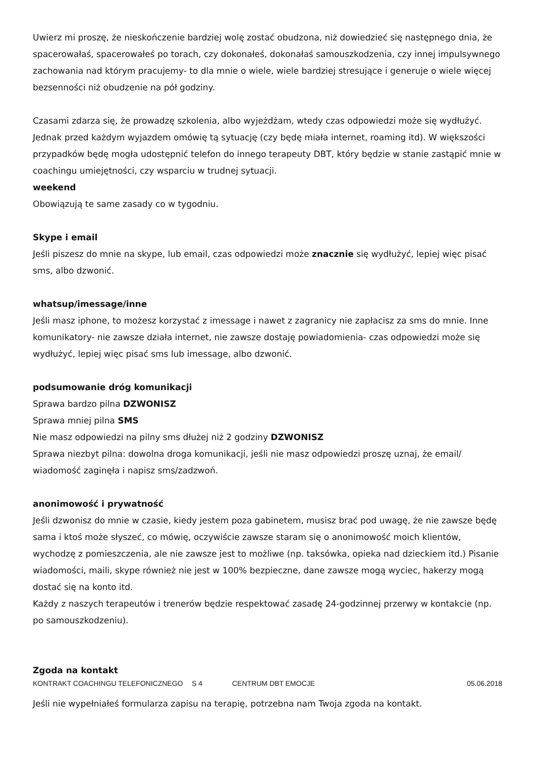Uwierz mi proszę, że nieskończenie bardziej wolę zostać obudzona, niż dowiedzieć się następnego dnia, że spacerowałaś, spacerowałeś po torach, czy dokonałeś, dokonałaś samouszkodzenia, czy innej impulsywnego zachowania nad którym pracujemy- to dla mnie o wiele, wiele bardziej stresujące i generuje o wiele więcej bezsenności niż obudzenie na pół godziny.
Czasami zdarza się, że prowadzę szkolenia, albo wyjeżdżam, wtedy czas odpowiedzi może się wydłużyć. Jednak przed każdym wyjazdem omówię tą sytuację (czy będę miała internet, roaming itd). W większości przypadków będę mogła udostępnić telefon do innego terapeuty DBT, który będzie w stanie zastąpić mnie w coachingu umiejętności, czy wsparciu w trudnej sytuacji.
weekend
Obowiązują te same zasady co w tygodniu.
Skype i email
Jeśli piszesz do mnie na skype, lub email, czas odpowiedzi może znacznie się wydłużyć, lepiej więc pisać sms, albo dzwonić.
whatsup/imessage/inne
Jeśli masz iphone, to możesz korzystać z imessage i nawet z zagranicy nie zapłacisz za sms do mnie. Inne komunikatory- nie zawsze działa internet, nie zawsze dostaję powiadomienia- czas odpowiedzi może się wydłużyć, lepiej więc pisać sms lub imessage, albo dzwonić.
podsumowanie dróg komunikacji
Sprawa bardzo pilna DZWONISZ
Sprawa mniej pilna SMS
Nie masz odpowiedzi na pilny sms dłużej niż 2 godziny DZWONISZ
Sprawa niezbyt pilna: dowolna droga komunikacji, jeśli nie masz odpowiedzi proszę uznaj, że email/ wiadomość zaginęła i napisz sms/zadzwoń.
anonimowość i prywatność
Jeśli dzwonisz do mnie w czasie, kiedy jestem poza gabinetem, musisz brać pod uwagę, że nie zawsze będę sama i ktoś może słyszeć, co mówię, oczywiście zawsze staram się o anonimowość moich klientów, wychodzę z pomieszczenia, ale nie zawsze jest to możliwe (np. taksówka, opieka nad dzieckiem itd.) Pisanie wiadomości, maili, skype również nie jest w 100% bezpieczne, dane zawsze mogą wyciec, hakerzy mogą dostać się na konto itd.
Każdy z naszych terapeutów i trenerów będzie respektować zasadę 24-godzinnej przerwy w kontakcie (np. po samouszkodzeniu).
Zgoda na kontakt
Jeśli nie wypełniałeś formularza zapisu na terapię, potrzebna nam Twoja zgoda na kontakt.
KONTRAKT COACHINGU TELEFONICZNEGO S 4 CENTRUM DBT EMOCJE 05.06.2018